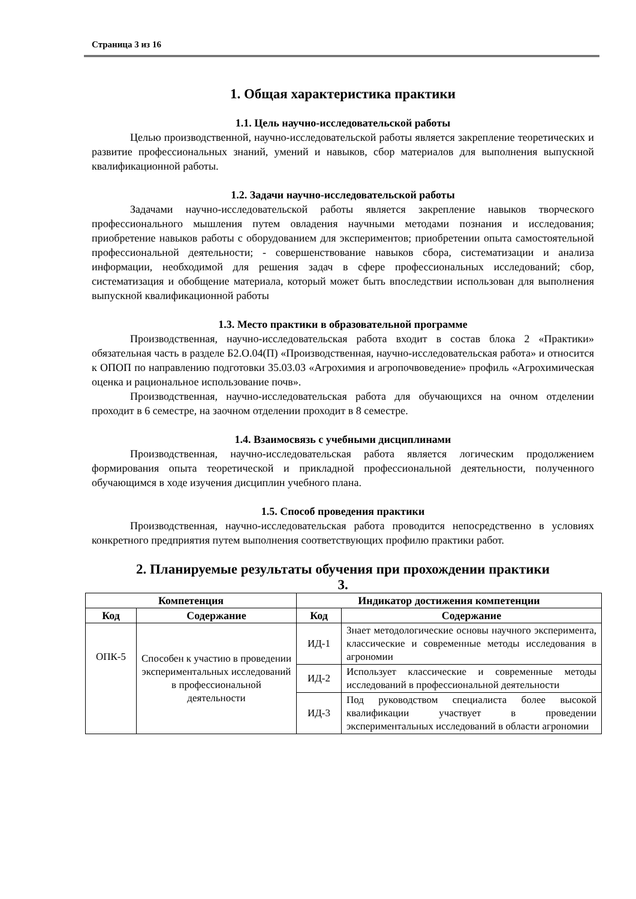Страница 3 из 16
1. Общая характеристика практики
1.1. Цель научно-исследовательской работы
Целью производственной, научно-исследовательской работы является закрепление теоретических и развитие профессиональных знаний, умений и навыков, сбор материалов для выполнения выпускной квалификационной работы.
1.2. Задачи научно-исследовательской работы
Задачами научно-исследовательской работы является закрепление навыков творческого профессионального мышления путем овладения научными методами познания и исследования; приобретение навыков работы с оборудованием для экспериментов; приобретении опыта самостоятельной профессиональной деятельности; - совершенствование навыков сбора, систематизации и анализа информации, необходимой для решения задач в сфере профессиональных исследований; сбор, систематизация и обобщение материала, который может быть впоследствии использован для выполнения выпускной квалификационной работы
1.3. Место практики в образовательной программе
Производственная, научно-исследовательская работа входит в состав блока 2 «Практики» обязательная часть в разделе Б2.О.04(П) «Производственная, научно-исследовательская работа» и относится к ОПОП по направлению подготовки 35.03.03 «Агрохимия и агропочвоведение» профиль «Агрохимическая оценка и рациональное использование почв».
Производственная, научно-исследовательская работа для обучающихся на очном отделении проходит в 6 семестре, на заочном отделении проходит в 8 семестре.
1.4. Взаимосвязь с учебными дисциплинами
Производственная, научно-исследовательская работа является логическим продолжением формирования опыта теоретической и прикладной профессиональной деятельности, полученного обучающимся в ходе изучения дисциплин учебного плана.
1.5. Способ проведения практики
Производственная, научно-исследовательская работа проводится непосредственно в условиях конкретного предприятия путем выполнения соответствующих профилю практики работ.
2. Планируемые результаты обучения при прохождении практики
3.
| Компетенция | | Индикатор достижения компетенции | |
| --- | --- | --- | --- |
| Код | Содержание | Код | Содержание |
| ОПК-5 | Способен к участию в проведении экспериментальных исследований в профессиональной деятельности | ИД-1 | Знает методологические основы научного эксперимента, классические и современные методы исследования в агрономии |
| | | ИД-2 | Использует классические и современные методы исследований в профессиональной деятельности |
| | | ИД-3 | Под руководством специалиста более высокой квалификации участвует в проведении экспериментальных исследований в области агрономии |